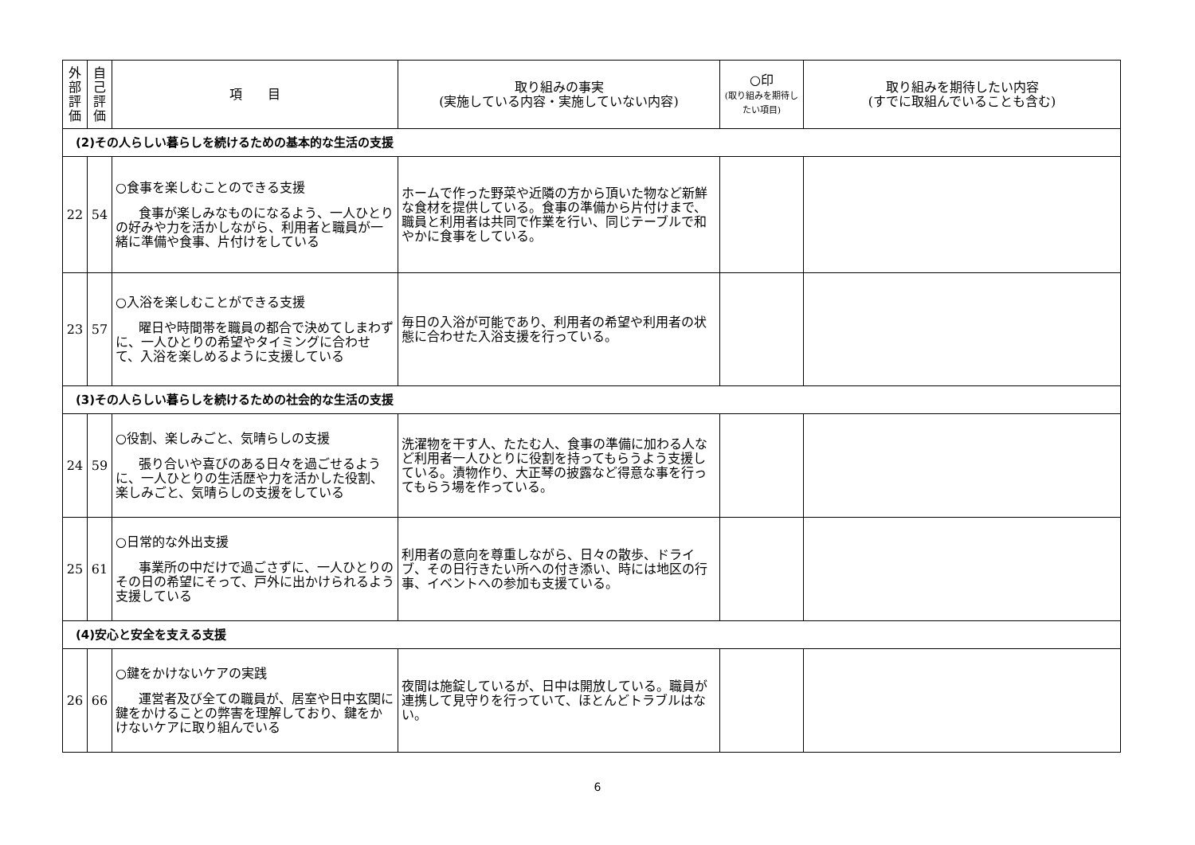| 外部評価 | 自己評価 | 項 目 | 取り組みの事実 (実施している内容・実施していない内容) | ○印 (取り組みを期待したい項目) | 取り組みを期待したい内容 (すでに取組んでいることも含む) |
| --- | --- | --- | --- | --- | --- |
| (2)その人らしい暮らしを続けるための基本的な生活の支援 | | | | | |
| 22 | 54 | ○食事を楽しむことのできる支援 食事が楽しみなものになるよう、一人ひとりの好みや力を活かしながら、利用者と職員が一緒に準備や食事、片付けをしている | ホームで作った野菜や近隣の方から頂いた物など新鮮な食材を提供している。食事の準備から片付けまで、職員と利用者は共同で作業を行い、同じテーブルで和やかに食事をしている。 | | |
| 23 | 57 | ○入浴を楽しむことができる支援 曜日や時間帯を職員の都合で決めてしまわずに、一人ひとりの希望やタイミングに合わせて、入浴を楽しめるように支援している | 毎日の入浴が可能であり、利用者の希望や利用者の状態に合わせた入浴支援を行っている。 | | |
| (3)その人らしい暮らしを続けるための社会的な生活の支援 | | | | | |
| 24 | 59 | ○役割、楽しみごと、気晴らしの支援 張り合いや喜びのある日々を過ごせるように、一人ひとりの生活歴や力を活かした役割、楽しみごと、気晴らしの支援をしている | 洗濯物を干す人、たたむ人、食事の準備に加わる人など利用者一人ひとりに役割を持ってもらうよう支援している。漬物作り、大正琴の披露など得意な事を行ってもらう場を作っている。 | | |
| 25 | 61 | ○日常的な外出支援 事業所の中だけで過ごさずに、一人ひとりのその日の希望にそって、戸外に出かけられるよう支援している | 利用者の意向を尊重しながら、日々の散歩、ドライブ、その日行きたい所への付き添い、時には地区の行事、イベントへの参加も支援ている。 | | |
| (4)安心と安全を支える支援 | | | | | |
| 26 | 66 | ○鍵をかけないケアの実践 運営者及び全ての職員が、居室や日中玄関に鍵をかけることの弊害を理解しており、鍵をかけないケアに取り組んでいる | 夜間は施錠しているが、日中は開放している。職員が連携して見守りを行っていて、ほとんどトラブルはない。 | | |
6